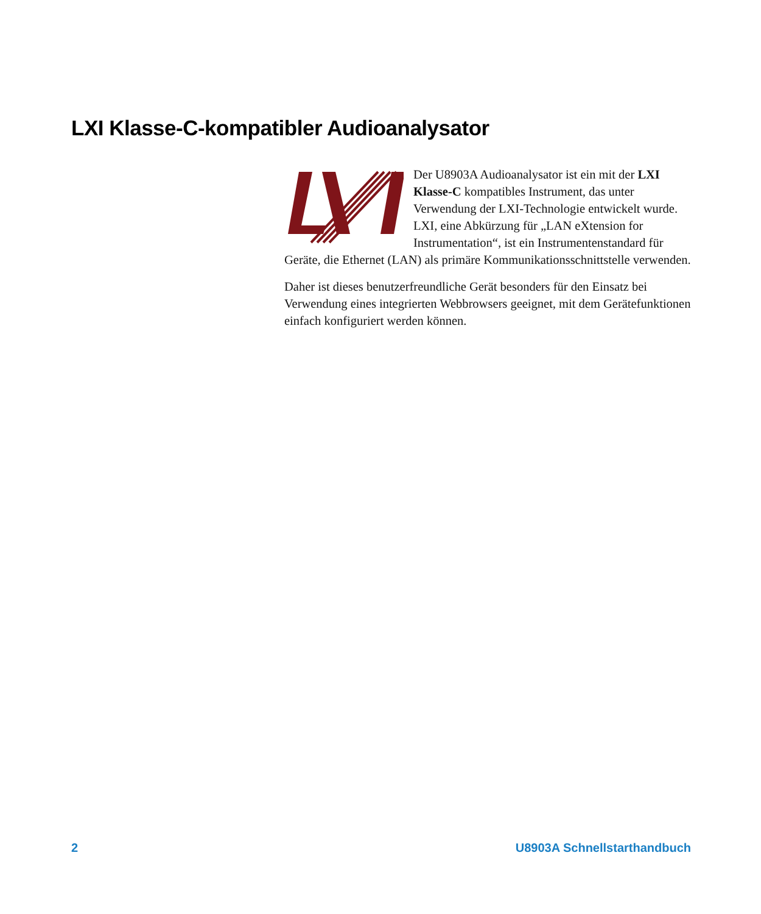LXI Klasse-C-kompatibler Audioanalysator
Der U8903A Audioanalysator ist ein mit der LXI Klasse-C kompatibles Instrument, das unter Verwendung der LXI-Technologie entwickelt wurde. LXI, eine Abkürzung für „LAN eXtension for Instrumentation“, ist ein Instrumentenstandard für Geräte, die Ethernet (LAN) als primäre Kommunikationsschnittstelle verwenden.
Daher ist dieses benutzerfreundliche Gerät besonders für den Einsatz bei Verwendung eines integrierten Webbrowsers geeignet, mit dem Gerätefunktionen einfach konfiguriert werden können.
2 U8903A Schnellstarthandbuch